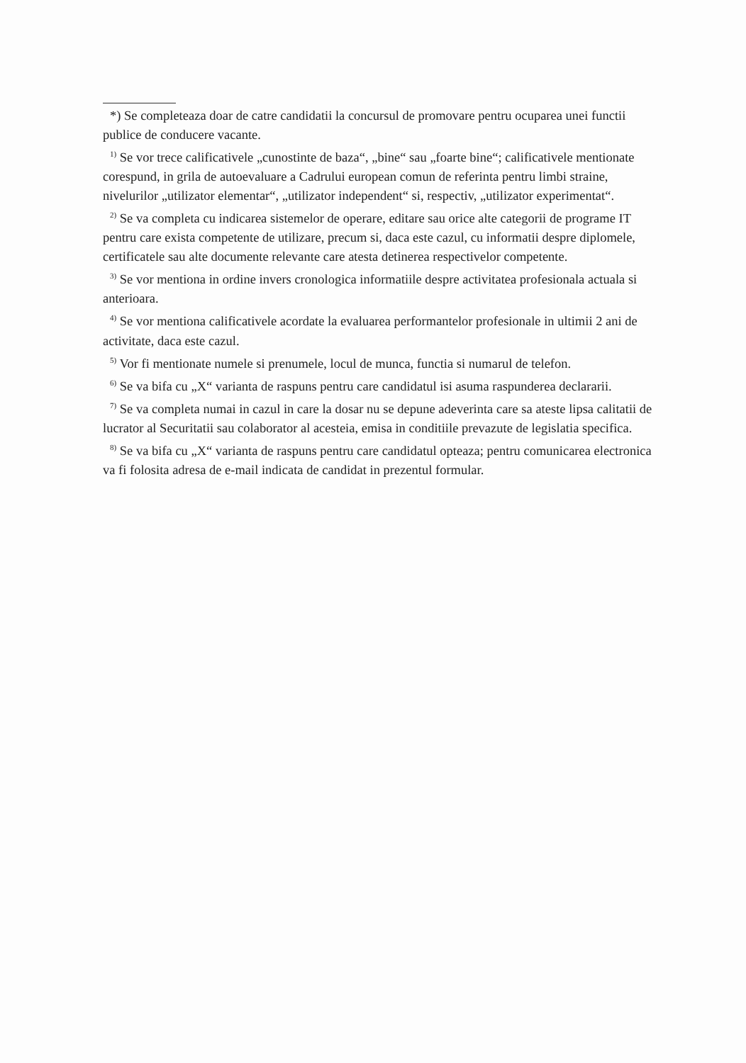*) Se completeaza doar de catre candidatii la concursul de promovare pentru ocuparea unei functii publice de conducere vacante.
<sup>1)</sup> Se vor trece calificativele „cunostinte de baza“, „bine“ sau „foarte bine“; calificativele mentionate corespund, in grila de autoevaluare a Cadrului european comun de referinta pentru limbi straine, nivelurilor „utilizator elementar“, „utilizator independent“ si, respectiv, „utilizator experimentat“.
<sup>2)</sup> Se va completa cu indicarea sistemelor de operare, editare sau orice alte categorii de programe IT pentru care exista competente de utilizare, precum si, daca este cazul, cu informatii despre diplomele, certificatele sau alte documente relevante care atesta detinerea respectivelor competente.
<sup>3)</sup> Se vor mentiona in ordine invers cronologica informatiile despre activitatea profesionala actuala si anterioara.
<sup>4)</sup> Se vor mentiona calificativele acordate la evaluarea performantelor profesionale in ultimii 2 ani de activitate, daca este cazul.
<sup>5)</sup> Vor fi mentionate numele si prenumele, locul de munca, functia si numarul de telefon.
<sup>6)</sup> Se va bifa cu „X“ varianta de raspuns pentru care candidatul isi asuma raspunderea declararii.
<sup>7)</sup> Se va completa numai in cazul in care la dosar nu se depune adeverinta care sa ateste lipsa calitatii de lucrator al Securitatii sau colaborator al acesteia, emisa in conditiile prevazute de legislatia specifica.
<sup>8)</sup> Se va bifa cu „X“ varianta de raspuns pentru care candidatul opteaza; pentru comunicarea electronica va fi folosita adresa de e-mail indicata de candidat in prezentul formular.